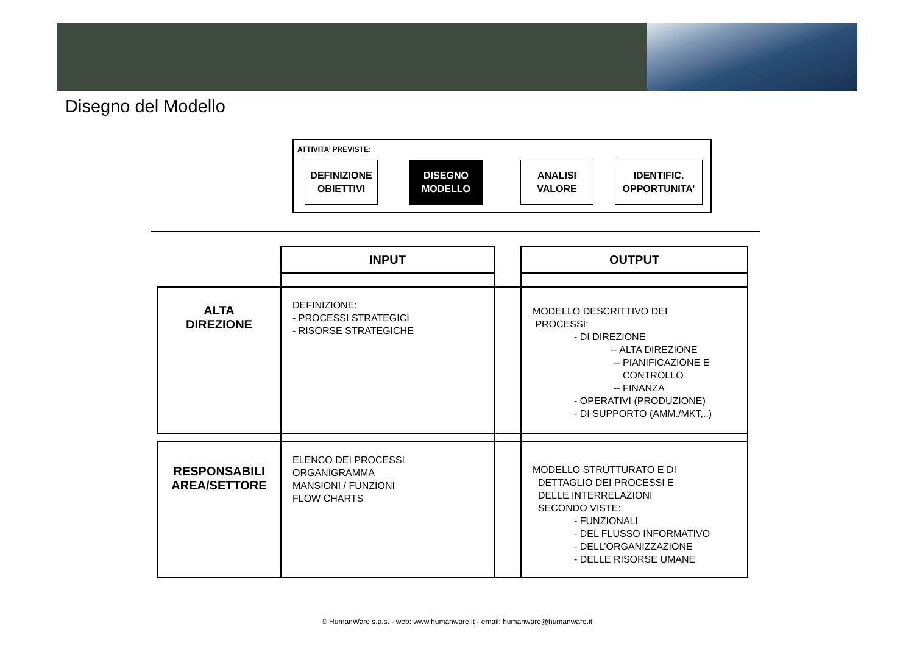Disegno del Modello
ATTIVITA’ PREVISTE:
DEFINIZIONE
OBIETTIVI
DISEGNO
MODELLO
ANALISI
VALORE
IDENTIFIC.
OPPORTUNITA’
| | INPUT | | OUTPUT |
| ALTA DIREZIONE | DEFINIZIONE: - PROCESSI STRATEGICI - RISORSE STRATEGICHE | | MODELLO DESCRITTIVO DEI PROCESSI: - DI DIREZIONE -- ALTA DIREZIONE -- PIANIFICAZIONE E CONTROLLO -- FINANZA - OPERATIVI (PRODUZIONE) - DI SUPPORTO (AMM./MKT,..) |
| RESPONSABILI AREA/SETTORE | ELENCO DEI PROCESSI ORGANIGRAMMA MANSIONI / FUNZIONI FLOW CHARTS | | MODELLO STRUTTURATO E DI DETTAGLIO DEI PROCESSI E DELLE INTERRELAZIONI SECONDO VISTE: - FUNZIONALI - DEL FLUSSO INFORMATIVO - DELL’ORGANIZZAZIONE - DELLE RISORSE UMANE |
© HumanWare s.a.s. - web: www.humanware.it - email: humanware@humanware.it